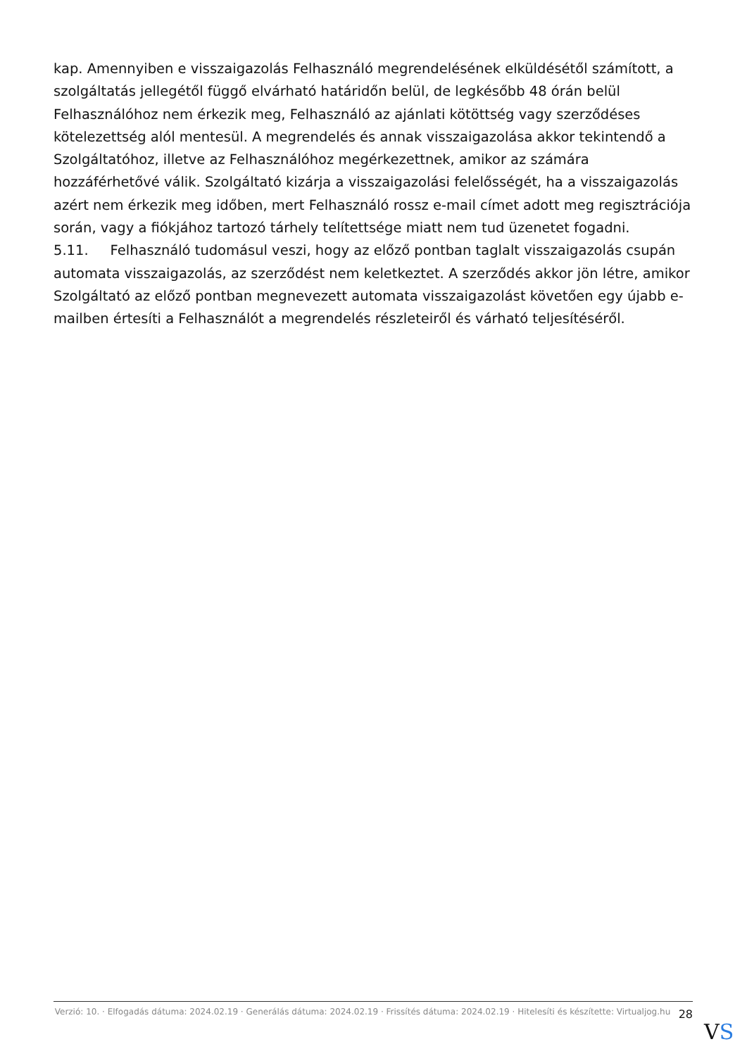kap. Amennyiben e visszaigazolás Felhasználó megrendelésének elküldésétől számított, a szolgáltatás jellegétől függő elvárható határidőn belül, de legkésőbb 48 órán belül Felhasználóhoz nem érkezik meg, Felhasználó az ajánlati kötöttség vagy szerződéses kötelezettség alól mentesül. A megrendelés és annak visszaigazolása akkor tekintendő a Szolgáltatóhoz, illetve az Felhasználóhoz megérkezettnek, amikor az számára hozzáférhetővé válik. Szolgáltató kizárja a visszaigazolási felelősségét, ha a visszaigazolás azért nem érkezik meg időben, mert Felhasználó rossz e-mail címet adott meg regisztrációja során, vagy a fiókjához tartozó tárhely telítettsége miatt nem tud üzenetet fogadni.
5.11. Felhasználó tudomásul veszi, hogy az előző pontban taglalt visszaigazolás csupán automata visszaigazolás, az szerződést nem keletkeztet. A szerződés akkor jön létre, amikor Szolgáltató az előző pontban megnevezett automata visszaigazolást követően egy újabb e-mailben értesíti a Felhasználót a megrendelés részleteiről és várható teljesítéséről.
Verzió: 10. · Elfogadás dátuma: 2024.02.19 · Generálás dátuma: 2024.02.19 · Frissítés dátuma: 2024.02.19 · Hitelesíti és készítette: Virtualjog.hu
28
VS